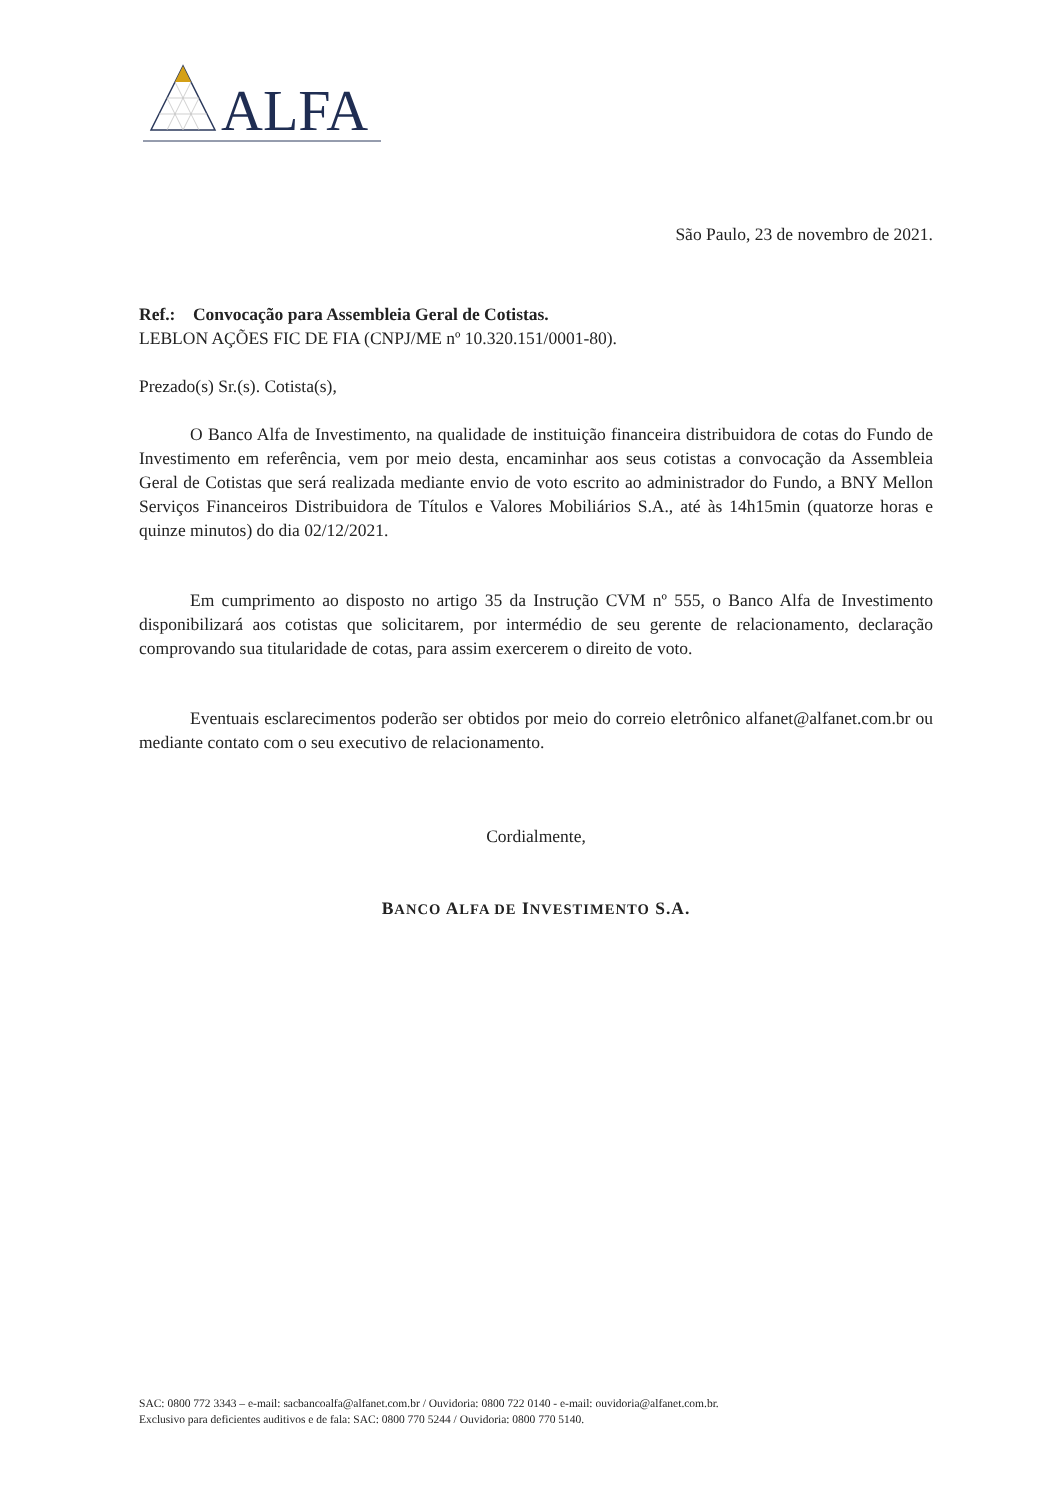ALFA
São Paulo, 23 de novembro de 2021.
Ref.: Convocação para Assembleia Geral de Cotistas.
LEBLON AÇÕES FIC DE FIA (CNPJ/ME nº 10.320.151/0001-80).
Prezado(s) Sr.(s). Cotista(s),
O Banco Alfa de Investimento, na qualidade de instituição financeira distribuidora de cotas do Fundo de Investimento em referência, vem por meio desta, encaminhar aos seus cotistas a convocação da Assembleia Geral de Cotistas que será realizada mediante envio de voto escrito ao administrador do Fundo, a BNY Mellon Serviços Financeiros Distribuidora de Títulos e Valores Mobiliários S.A., até às 14h15min (quatorze horas e quinze minutos) do dia 02/12/2021.
Em cumprimento ao disposto no artigo 35 da Instrução CVM nº 555, o Banco Alfa de Investimento disponibilizará aos cotistas que solicitarem, por intermédio de seu gerente de relacionamento, declaração comprovando sua titularidade de cotas, para assim exercerem o direito de voto.
Eventuais esclarecimentos poderão ser obtidos por meio do correio eletrônico alfanet@alfanet.com.br ou mediante contato com o seu executivo de relacionamento.
Cordialmente,
BANCO ALFA DE INVESTIMENTO S.A.
SAC: 0800 772 3343 – e-mail: sacbancoalfa@alfanet.com.br / Ouvidoria: 0800 722 0140 - e-mail: ouvidoria@alfanet.com.br.
Exclusivo para deficientes auditivos e de fala: SAC: 0800 770 5244 / Ouvidoria: 0800 770 5140.